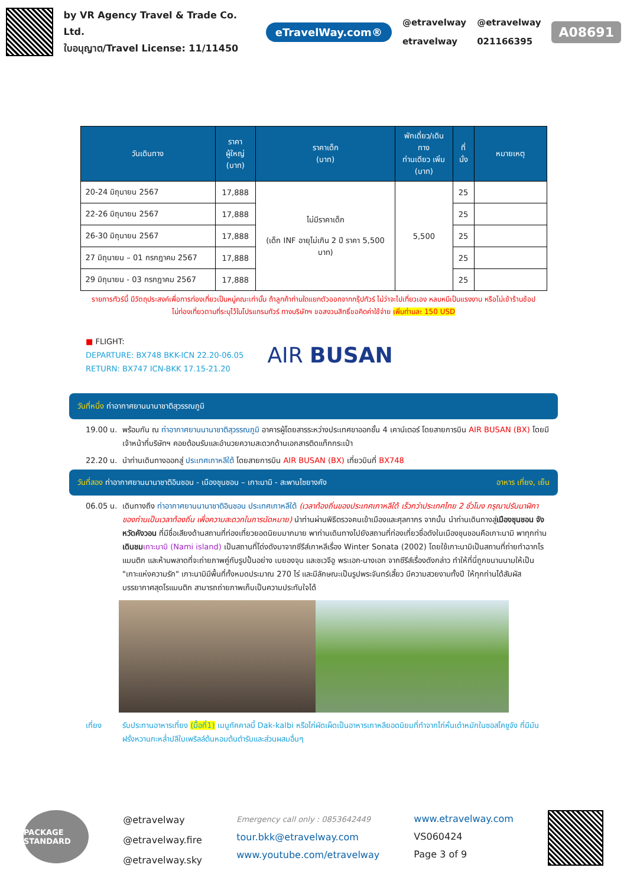by VR Agency Travel & Trade Co. Ltd.
ใบอนุญาต/Travel License: 11/11450
eTravelWay.com®
@etravelway
etravelway
@etravelway
021166395
A08691
| วันเดินทาง | ราคาผู้ใหญ่ (บาท) | ราคาเด็ก (บาท) | พักเดี่ยว/เดินทาง ท่านเดียว เพิ่ม (บาท) | ที่นั่ง | หมายเหตุ |
| --- | --- | --- | --- | --- | --- |
| 20-24 มิถุนายน 2567 | 17,888 | ไม่มีราคาเด็ก (เด็ก INF อายุไม่เกิน 2 ปี ราคา 5,500 บาท) | 5,500 | 25 | |
| 22-26 มิถุนายน 2567 | 17,888 | | | 25 | |
| 26-30 มิถุนายน 2567 | 17,888 | | | 25 | |
| 27 มิถุนายน – 01 กรกฎาคม 2567 | 17,888 | | | 25 | |
| 29 มิถุนายน - 03 กรกฎาคม 2567 | 17,888 | | | 25 | |
รายการทัวร์นี้ มีวัตถุประสงค์เพื่อการท่องเที่ยวเป็นหมู่คณะเท่านั้น ถ้าลูกค้าท่านใดแยกตัวออกจากกรุ๊ปทัวร์ ไม่ว่าจะไปเที่ยวเอง หลบหนีเป็นแรงงาน หรือไม่เข้าร้านช้อป ไม่ท่องเที่ยวตามที่ระบุไว้ในโปรแกรมทัวร์ ทางบริษัทฯ ขอสงวนสิทธิ์ขอคิดค่าใช้จ่าย เพิ่มท่านละ 150 USD
■ FLIGHT:
DEPARTURE: BX748 BKK-ICN 22.20-06.05
RETURN: BX747 ICN-BKK 17.15-21.20
AIR BUSAN
วันที่หนึ่ง ท่าอากาศยานนานาชาติสุวรรณภูมิ
19.00 น. พร้อมกัน ณ ท่าอากาศยานนานาชาติสุวรรณภูมิ อาคารผู้โดยสารระหว่างประเทศขาออกชั้น 4 เคาน์เตอร์ โดยสายการบิน AIR BUSAN (BX) โดยมีเจ้าหน้าที่บริษัทฯ คอยต้อนรับและอำนวยความสะดวกด้านเอกสารติดแท็กกระเป๋า
22.20 น. นำท่านเดินทางออกสู่ ประเทศเกาหลีใต้ โดยสายการบิน AIR BUSAN (BX) เที่ยวบินที่ BX748
วันที่สอง ท่าอากาศยานนานาชาติอินชอน - เมืองชุนชอน – เกาะนามิ - สะพานไซยางคัง อาหาร เที่ยง, เย็น
06.05 น. เดินทางถึง ท่าอากาศยานนานาชาติอินชอน ประเทศเกาหลีใต้ (เวลาท้องถิ่นของประเทศเกาหลีใต้ เร็วกว่าประเทศไทย 2 ชั่วโมง กรุณาปรับนาฬิกาของท่านเป็นเวลาท้องถิ่น เพื่อความสะดวกในการนัดหมาย) นำท่านผ่านพิธีตรวจคนเข้าเมืองและศุลกากร จากนั้น นำท่านเดินทางสู่เมืองชุนชอน จังหวัดคังวอน ที่มีชื่อเสียงด้านสถานที่ท่องเที่ยวยอดนิยมมากมาย พาท่านเดินทางไปยังสถานที่ท่องเที่ยวชื่อดังในเมืองชุนชอนคือเกาะนามิ พาทุกท่านเดินชม เกาะนามิ (Nami island) เป็นสถานที่โด่งดังมาจากซีรีส์เกาหลีเรื่อง Winter Sonata (2002) โดยใช้เกาะนามิเป็นสถานที่ถ่ายทำฉากโรแมนติก และห้ามพลาดที่จะถ่ายภาพคู่กับรูปปั้นอย่าง เบยองจุน และชเวจีอู พระเอก-นางเอก จากซีรีส์เรื่องดังกล่าว ทำให้ที่นี่ถูกขนานนามให้เป็น "เกาะแห่งความรัก" เกาะนามิมีพื้นที่ทั้งหมดประมาณ 270 ไร่ และมีลักษณะเป็นรูปพระจันทร์เสี้ยว มีความสวยงามทั้งปี ให้ทุกท่านได้สัมผัสบรรยากาศสุดโรแมนติก สามารถถ่ายภาพเก็บเป็นความประทับใจได้
เที่ยง รับประทานอาหารเที่ยง (มื้อที่1) เมนูทัคคาลบี้ Dak-kalbi หรือไก่ผัดเผ็ดเป็นอาหารเกาหลียอดนิยมที่ทำจากไก่หั่นเต๋าหมักในซอสโคชูจัง ที่มีมันฝรั่งหวานกะหล่ำปลีใบเพริลล์ต้นหอมต้นตำรับและส่วนผสมอื่นๆ
PACKAGE STANDARD
@etravelway
@etravelway.fire
@etravelway.sky
Emergency call only : 0853642449
tour.bkk@etravelway.com
www.youtube.com/etravelway
www.etravelway.com
VS060424
Page 3 of 9